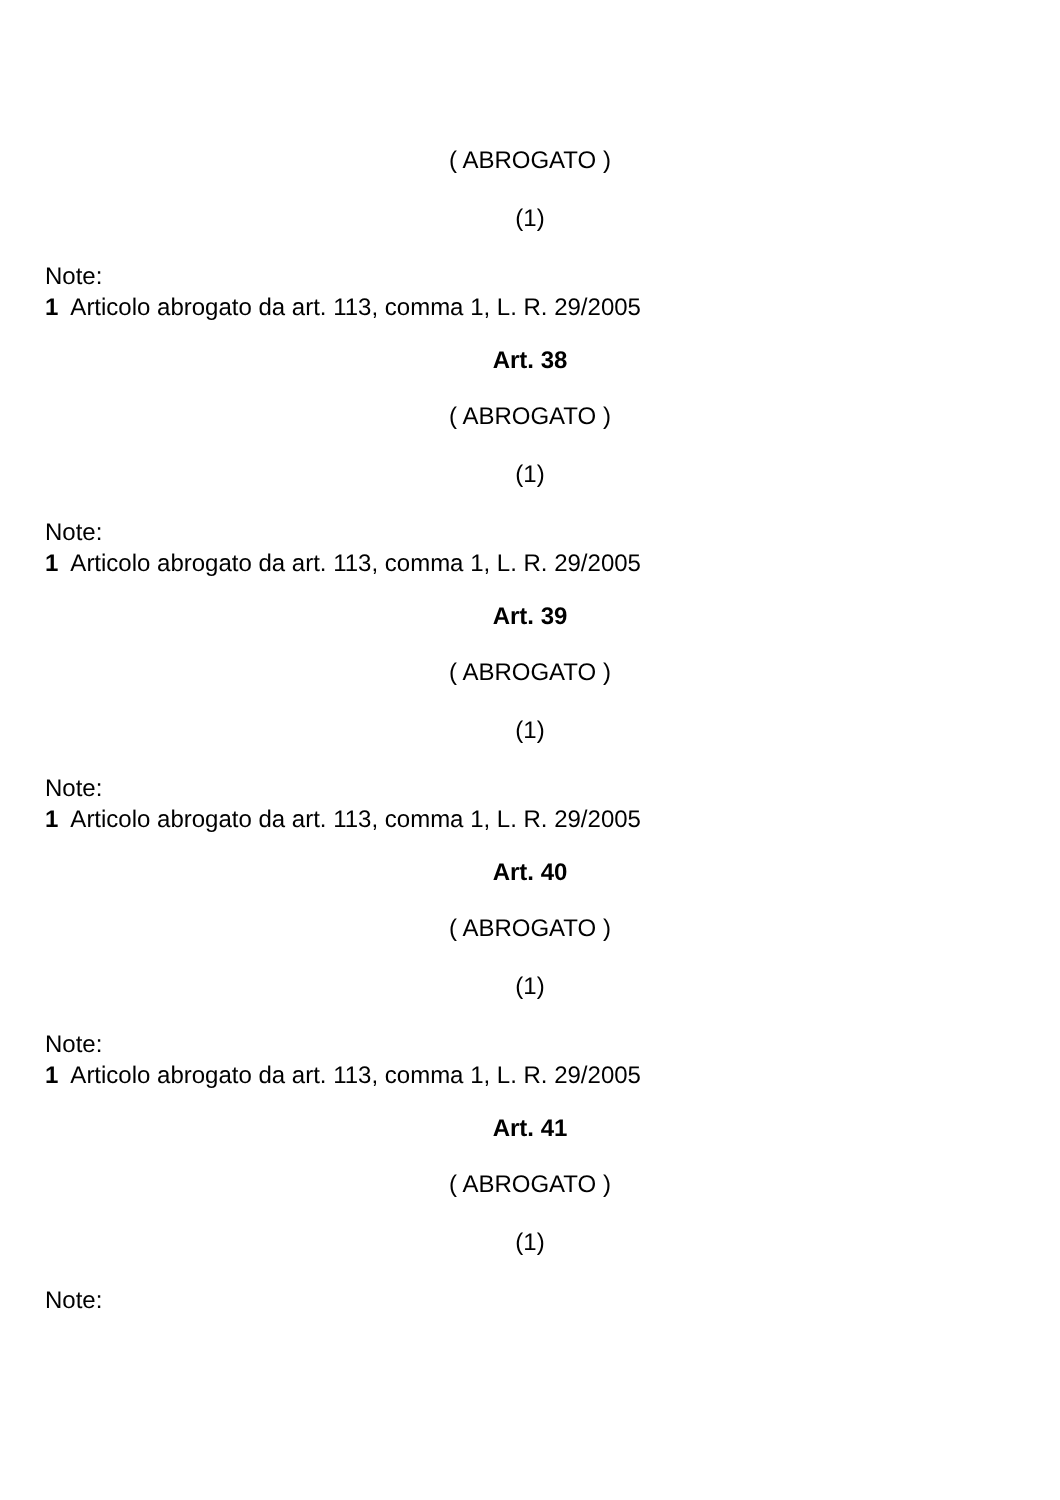( ABROGATO )
(1)
Note:
1 Articolo abrogato da art. 113, comma 1, L. R. 29/2005
Art. 38
( ABROGATO )
(1)
Note:
1 Articolo abrogato da art. 113, comma 1, L. R. 29/2005
Art. 39
( ABROGATO )
(1)
Note:
1 Articolo abrogato da art. 113, comma 1, L. R. 29/2005
Art. 40
( ABROGATO )
(1)
Note:
1 Articolo abrogato da art. 113, comma 1, L. R. 29/2005
Art. 41
( ABROGATO )
(1)
Note: